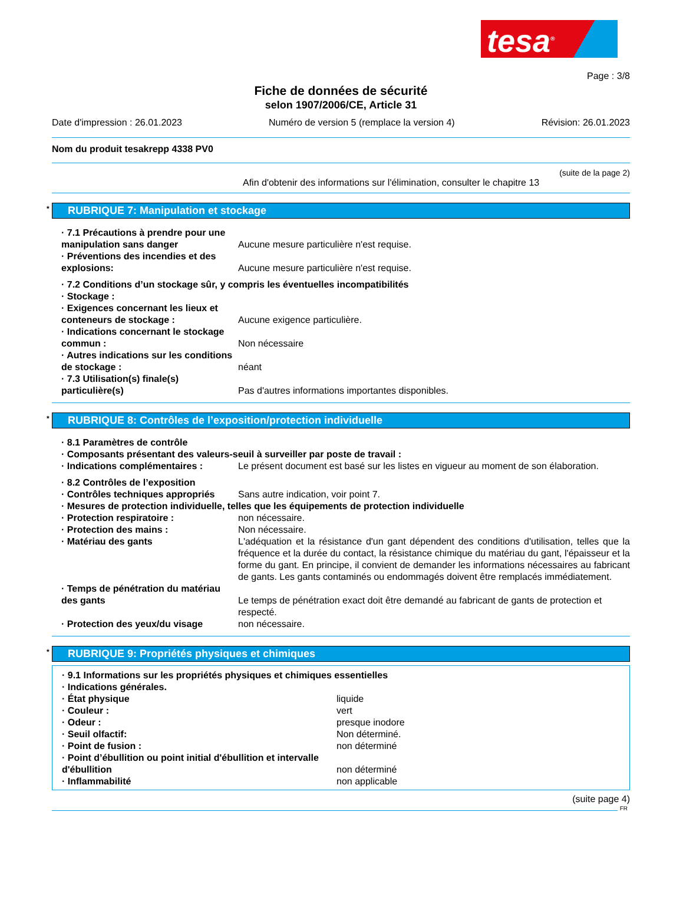tesa<sup>®</sup>
Page : 3/8
Fiche de données de sécurité
selon 1907/2006/CE, Article 31
Date d'impression : 26.01.2023 Numéro de version 5 (remplace la version 4) Révision: 26.01.2023
Nom du produit tesakrepp 4338 PV0
(suite de la page 2)
Afin d'obtenir des informations sur l'élimination, consulter le chapitre 13
* RUBRIQUE 7: Manipulation et stockage
· 7.1 Précautions à prendre pour une manipulation sans danger
Aucune mesure particulière n'est requise.
· Préventions des incendies et des explosions:
Aucune mesure particulière n'est requise.
· 7.2 Conditions d’un stockage sûr, y compris les éventuelles incompatibilités
· Stockage :
· Exigences concernant les lieux et conteneurs de stockage :
Aucune exigence particulière.
· Indications concernant le stockage commun :
Non nécessaire
· Autres indications sur les conditions de stockage :
néant
· 7.3 Utilisation(s) finale(s) particulière(s)
Pas d'autres informations importantes disponibles.
* RUBRIQUE 8: Contrôles de l’exposition/protection individuelle
· 8.1 Paramètres de contrôle
· Composants présentant des valeurs-seuil à surveiller par poste de travail :
· Indications complémentaires : Le présent document est basé sur les listes en vigueur au moment de son élaboration.
· 8.2 Contrôles de l’exposition
· Contrôles techniques appropriés
Sans autre indication, voir point 7.
· Mesures de protection individuelle, telles que les équipements de protection individuelle
· Protection respiratoire : non nécessaire.
· Protection des mains : Non nécessaire.
· Matériau des gants L'adéquation et la résistance d'un gant dépendent des conditions d'utilisation, telles que la fréquence et la durée du contact, la résistance chimique du matériau du gant, l'épaisseur et la forme du gant. En principe, il convient de demander les informations nécessaires au fabricant de gants. Les gants contaminés ou endommagés doivent être remplacés immédiatement.
· Temps de pénétration du matériau des gants
Le temps de pénétration exact doit être demandé au fabricant de gants de protection et respecté.
· Protection des yeux/du visage non nécessaire.
* RUBRIQUE 9: Propriétés physiques et chimiques
· 9.1 Informations sur les propriétés physiques et chimiques essentielles
· Indications générales.
· État physique liquide
· Couleur : vert
· Odeur : presque inodore
· Seuil olfactif: Non déterminé.
· Point de fusion : non déterminé
· Point d’ébullition ou point initial d'ébullition et intervalle d'ébullition
non déterminé
· Inflammabilité non applicable
(suite page 4)
FR